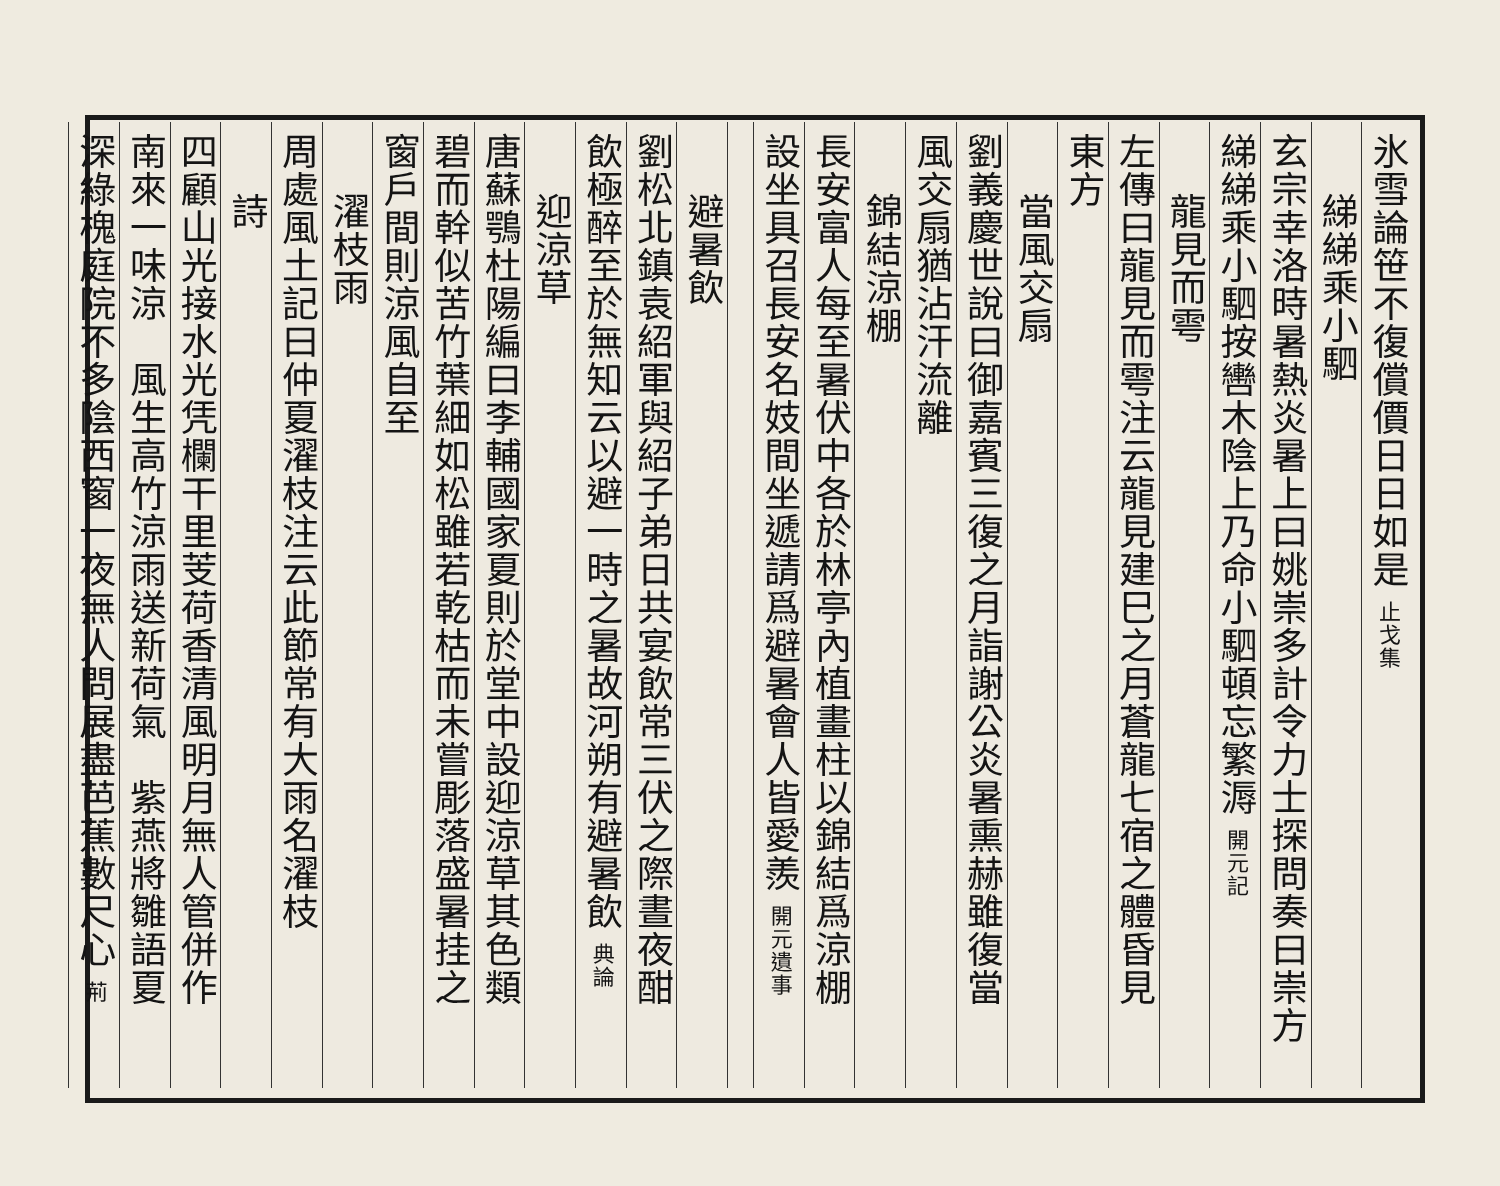氷雪論笹不復償價日日如是 止戈集
綈綈乘小駟
玄宗幸洛時暑熱炎暑上曰姚崇多計令力士探問奏曰崇方
綈綈乘小駟按轡木陰上乃命小駟頓忘繁溽 開元記
龍見而雩
左傳曰龍見而雩注云龍見建巳之月蒼龍七宿之體昏見
東方
當風交扇
劉義慶世說曰御嘉賓三復之月詣謝公炎暑熏赫雖復當
風交扇猶沾汗流離
錦結涼棚
長安富人每至暑伏中各於林亭內植畫柱以錦結爲涼棚
設坐具召長安名妓間坐遞請爲避暑會人皆愛羨 開元遺事
避暑飲
劉松北鎮袁紹軍與紹子弟日共宴飲常三伏之際晝夜酣
飲極醉至於無知云以避一時之暑故河朔有避暑飲 典論
迎涼草
唐蘇鶚杜陽編曰李輔國家夏則於堂中設迎涼草其色類
碧而幹似苦竹葉細如松雖若乾枯而未嘗彫落盛暑挂之
窗戶間則涼風自至
濯枝雨
周處風土記曰仲夏濯枝注云此節常有大雨名濯枝
詩
四顧山光接水光凭欄干里芰荷香清風明月無人管併作
南來一味涼　風生高竹涼雨送新荷氣　紫燕將雛語夏
深綠槐庭院不多陰西窗一夜無人問展盡芭蕉數尺心 荊